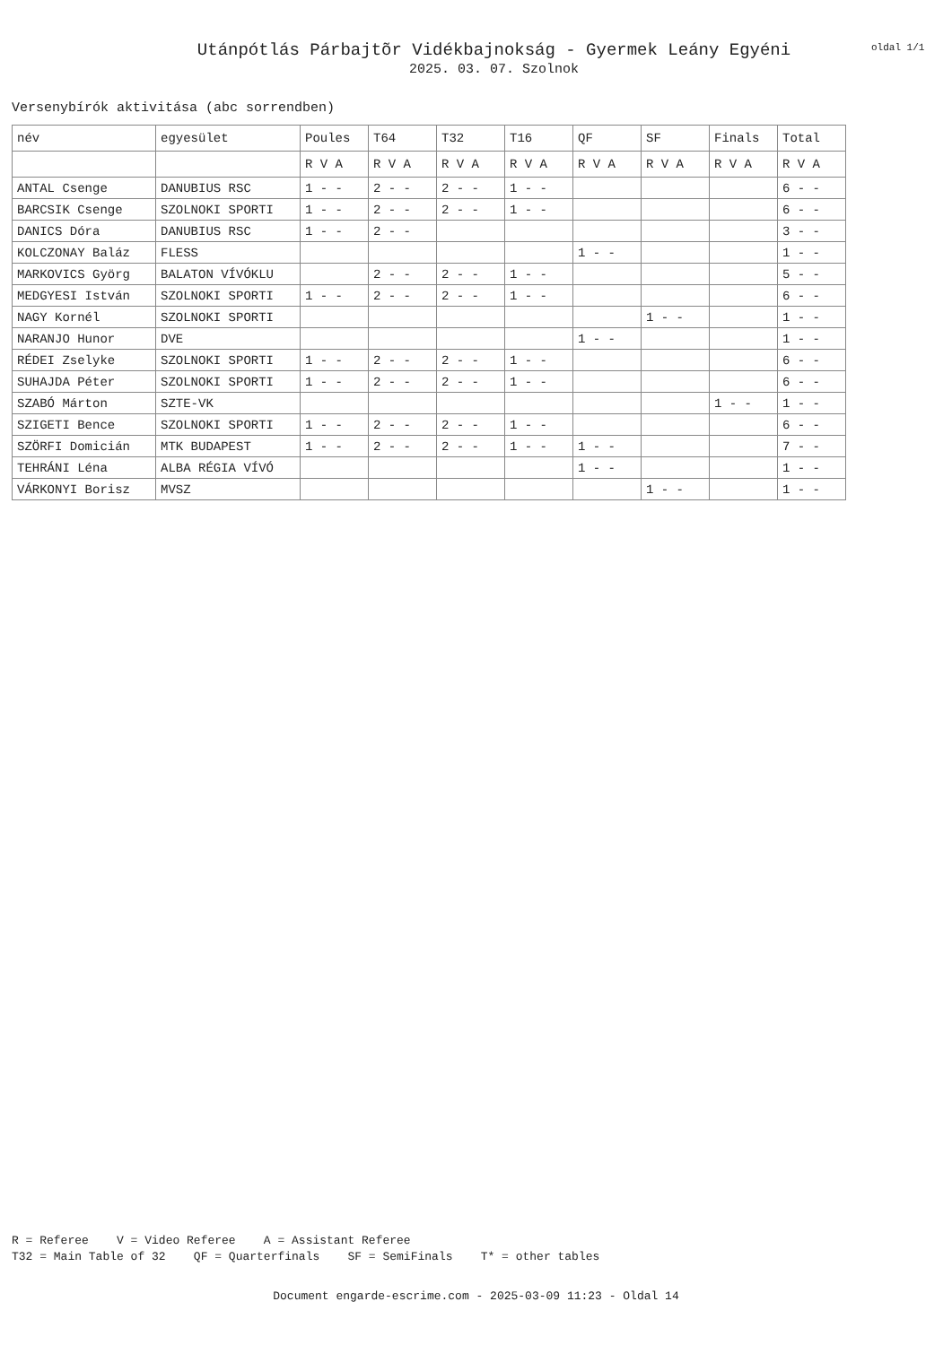Utánpótlás Párbajtõr Vidékbajnokság - Gyermek Leány Egyéni
2025. 03. 07. Szolnok
oldal 1/1
Versenybírók aktivitása (abc sorrendben)
| név | egyesület | Poules | T64 | T32 | T16 | QF | SF | Finals | Total |
| --- | --- | --- | --- | --- | --- | --- | --- | --- | --- |
| | | R V A | R V A | R V A | R V A | R V A | R V A | R V A | R V A |
| ANTAL Csenge | DANUBIUS RSC | 1 - - | 2 - - | 2 - - | 1 - - | | | | 6 - - |
| BARCSIK Csenge | SZOLNOKI SPORTI | 1 - - | 2 - - | 2 - - | 1 - - | | | | 6 - - |
| DANICS Dóra | DANUBIUS RSC | 1 - - | 2 - - | | | | | | 3 - - |
| KOLCZONAY Baláz | FLESS | | | | | 1 - - | | | 1 - - |
| MARKOVICS Györg | BALATON VÍVÓKLU | | 2 - - | 2 - - | 1 - - | | | | 5 - - |
| MEDGYESI István | SZOLNOKI SPORTI | 1 - - | 2 - - | 2 - - | 1 - - | | | | 6 - - |
| NAGY Kornél | SZOLNOKI SPORTI | | | | | | 1 - - | | 1 - - |
| NARANJO Hunor | DVE | | | | | 1 - - | | | 1 - - |
| RÉDEI Zselyke | SZOLNOKI SPORTI | 1 - - | 2 - - | 2 - - | 1 - - | | | | 6 - - |
| SUHAJDA Péter | SZOLNOKI SPORTI | 1 - - | 2 - - | 2 - - | 1 - - | | | | 6 - - |
| SZABÓ Márton | SZTE-VK | | | | | | | 1 - - | 1 - - |
| SZIGETI Bence | SZOLNOKI SPORTI | 1 - - | 2 - - | 2 - - | 1 - - | | | | 6 - - |
| SZÖRFI Domicián | MTK BUDAPEST | 1 - - | 2 - - | 2 - - | 1 - - | 1 - - | | | 7 - - |
| TEHRÁNI Léna | ALBA RÉGIA VÍVÓ | | | | | 1 - - | | | 1 - - |
| VÁRKONYI Borisz | MVSZ | | | | | | 1 - - | | 1 - - |
R = Referee V = Video Referee A = Assistant Referee T32 = Main Table of 32 QF = Quarterfinals SF = SemiFinals T* = other tables
Document engarde-escrime.com - 2025-03-09 11:23 - Oldal 14